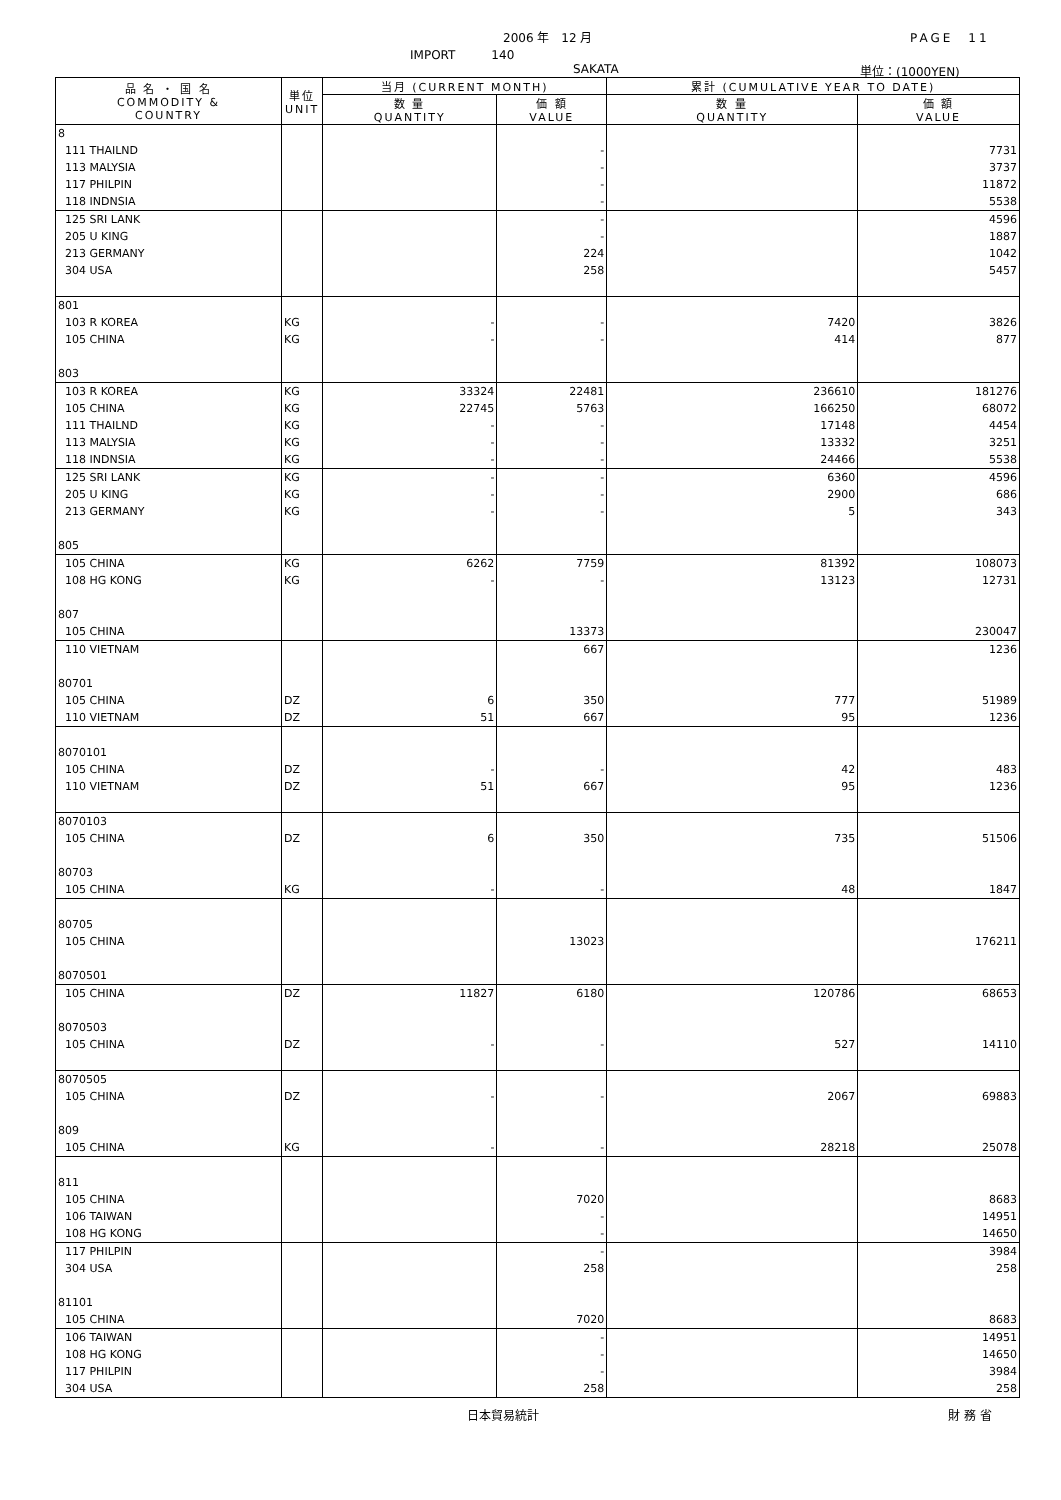2006 年　12 月 PAGE　11
IMPORT　　　140
SAKATA 単位：(1000YEN)
| 品 名 ・ 国 名 COMMODITY & COUNTRY | 単位 UNIT | 当月 (CURRENT MONTH) | | 累計 (CUMULATIVE YEAR TO DATE) | |
| --- | --- | --- | --- | --- | --- |
| | | 数 量 QUANTITY | 価 額 VALUE | 数 量 QUANTITY | 価 額 VALUE |
| 8 | | | | | |
| 111 THAILND | | | - | | 7731 |
| 113 MALYSIA | | | - | | 3737 |
| 117 PHILPIN | | | - | | 11872 |
| 118 INDNSIA | | | - | | 5538 |
| 125 SRI LANK | | | - | | 4596 |
| 205 U KING | | | - | | 1887 |
| 213 GERMANY | | | 224 | | 1042 |
| 304 USA | | | 258 | | 5457 |
| 801 | | | | | |
| 103 R KOREA | KG | - | - | 7420 | 3826 |
| 105 CHINA | KG | - | - | 414 | 877 |
| 803 | | | | | |
| 103 R KOREA | KG | 33324 | 22481 | 236610 | 181276 |
| 105 CHINA | KG | 22745 | 5763 | 166250 | 68072 |
| 111 THAILND | KG | - | - | 17148 | 4454 |
| 113 MALYSIA | KG | - | - | 13332 | 3251 |
| 118 INDNSIA | KG | - | - | 24466 | 5538 |
| 125 SRI LANK | KG | - | - | 6360 | 4596 |
| 205 U KING | KG | - | - | 2900 | 686 |
| 213 GERMANY | KG | - | - | 5 | 343 |
| 805 | | | | | |
| 105 CHINA | KG | 6262 | 7759 | 81392 | 108073 |
| 108 HG KONG | KG | - | - | 13123 | 12731 |
| 807 | | | | | |
| 105 CHINA | | | 13373 | | 230047 |
| 110 VIETNAM | | | 667 | | 1236 |
| 80701 | | | | | |
| 105 CHINA | DZ | 6 | 350 | 777 | 51989 |
| 110 VIETNAM | DZ | 51 | 667 | 95 | 1236 |
| 8070101 | | | | | |
| 105 CHINA | DZ | - | - | 42 | 483 |
| 110 VIETNAM | DZ | 51 | 667 | 95 | 1236 |
| 8070103 | | | | | |
| 105 CHINA | DZ | 6 | 350 | 735 | 51506 |
| 80703 | | | | | |
| 105 CHINA | KG | - | - | 48 | 1847 |
| 80705 | | | | | |
| 105 CHINA | | | 13023 | | 176211 |
| 8070501 | | | | | |
| 105 CHINA | DZ | 11827 | 6180 | 120786 | 68653 |
| 8070503 | | | | | |
| 105 CHINA | DZ | - | - | 527 | 14110 |
| 8070505 | | | | | |
| 105 CHINA | DZ | - | - | 2067 | 69883 |
| 809 | | | | | |
| 105 CHINA | KG | - | - | 28218 | 25078 |
| 811 | | | | | |
| 105 CHINA | | | 7020 | | 8683 |
| 106 TAIWAN | | | - | | 14951 |
| 108 HG KONG | | | - | | 14650 |
| 117 PHILPIN | | | - | | 3984 |
| 304 USA | | | 258 | | 258 |
| 81101 | | | | | |
| 105 CHINA | | | 7020 | | 8683 |
| 106 TAIWAN | | | - | | 14951 |
| 108 HG KONG | | | - | | 14650 |
| 117 PHILPIN | | | - | | 3984 |
| 304 USA | | | 258 | | 258 |
日本貿易統計 財 務 省